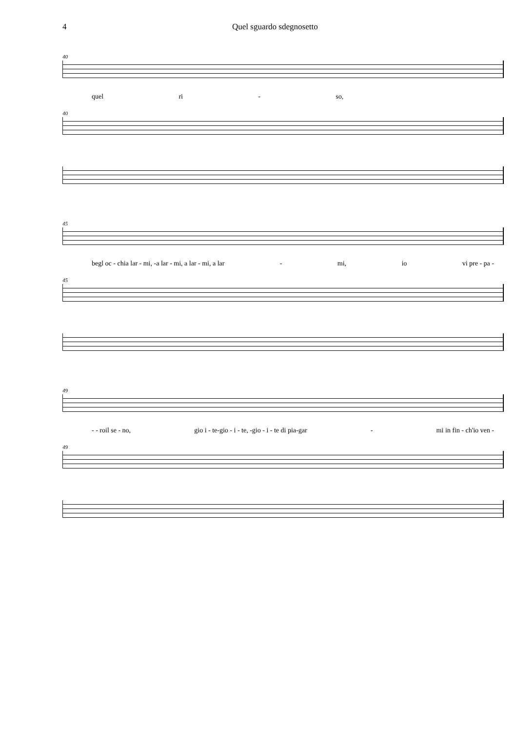4 Quel sguardo sdegnosetto
40
quel ri - so,
40
45
begl oc - chia lar - mi, -a lar - mi, a lar - mi, a lar - mi, io vi pre - pa -
45
49
- - roil se - no, gio i - te-gio - i - te, -gio - i - te di pia-gar - mi in fin - ch'io ven -
49